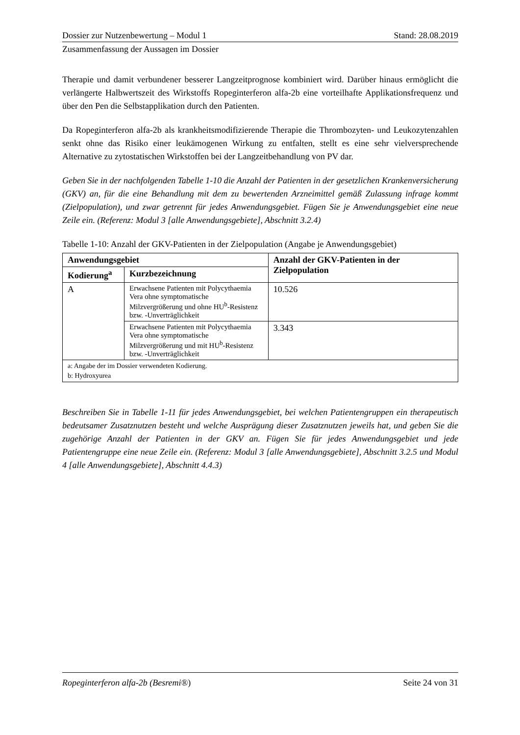Dossier zur Nutzenbewertung – Modul 1 Stand: 28.08.2019
Zusammenfassung der Aussagen im Dossier
Therapie und damit verbundener besserer Langzeitprognose kombiniert wird. Darüber hinaus ermöglicht die verlängerte Halbwertszeit des Wirkstoffs Ropeginterferon alfa-2b eine vorteilhafte Applikationsfrequenz und über den Pen die Selbstapplikation durch den Patienten.
Da Ropeginterferon alfa-2b als krankheitsmodifizierende Therapie die Thrombozyten- und Leukozytenzahlen senkt ohne das Risiko einer leukämogenen Wirkung zu entfalten, stellt es eine sehr vielversprechende Alternative zu zytostatischen Wirkstoffen bei der Langzeitbehandlung von PV dar.
Geben Sie in der nachfolgenden Tabelle 1-10 die Anzahl der Patienten in der gesetzlichen Krankenversicherung (GKV) an, für die eine Behandlung mit dem zu bewertenden Arzneimittel gemäß Zulassung infrage kommt (Zielpopulation), und zwar getrennt für jedes Anwendungsgebiet. Fügen Sie je Anwendungsgebiet eine neue Zeile ein. (Referenz: Modul 3 [alle Anwendungsgebiete], Abschnitt 3.2.4)
Tabelle 1-10: Anzahl der GKV-Patienten in der Zielpopulation (Angabe je Anwendungsgebiet)
| Anwendungsgebiet | | Anzahl der GKV-Patienten in der Zielpopulation |
| --- | --- | --- |
| Kodierung<sup>a</sup> | Kurzbezeichnung | |
| A | Erwachsene Patienten mit Polycythaemia Vera ohne symptomatische Milzvergrößerung und ohne HU<sup>b</sup>-Resistenz bzw. -Unverträglichkeit | 10.526 |
| | Erwachsene Patienten mit Polycythaemia Vera ohne symptomatische Milzvergrößerung und mit HU<sup>b</sup>-Resistenz bzw. -Unverträglichkeit | 3.343 |
| a: Angabe der im Dossier verwendeten Kodierung. b: Hydroxyurea | | |
Beschreiben Sie in Tabelle 1-11 für jedes Anwendungsgebiet, bei welchen Patientengruppen ein therapeutisch bedeutsamer Zusatznutzen besteht und welche Ausprägung dieser Zusatznutzen jeweils hat, und geben Sie die zugehörige Anzahl der Patienten in der GKV an. Fügen Sie für jedes Anwendungsgebiet und jede Patientengruppe eine neue Zeile ein. (Referenz: Modul 3 [alle Anwendungsgebiete], Abschnitt 3.2.5 und Modul 4 [alle Anwendungsgebiete], Abschnitt 4.4.3)
Ropeginterferon alfa-2b (Besremi®) Seite 24 von 31